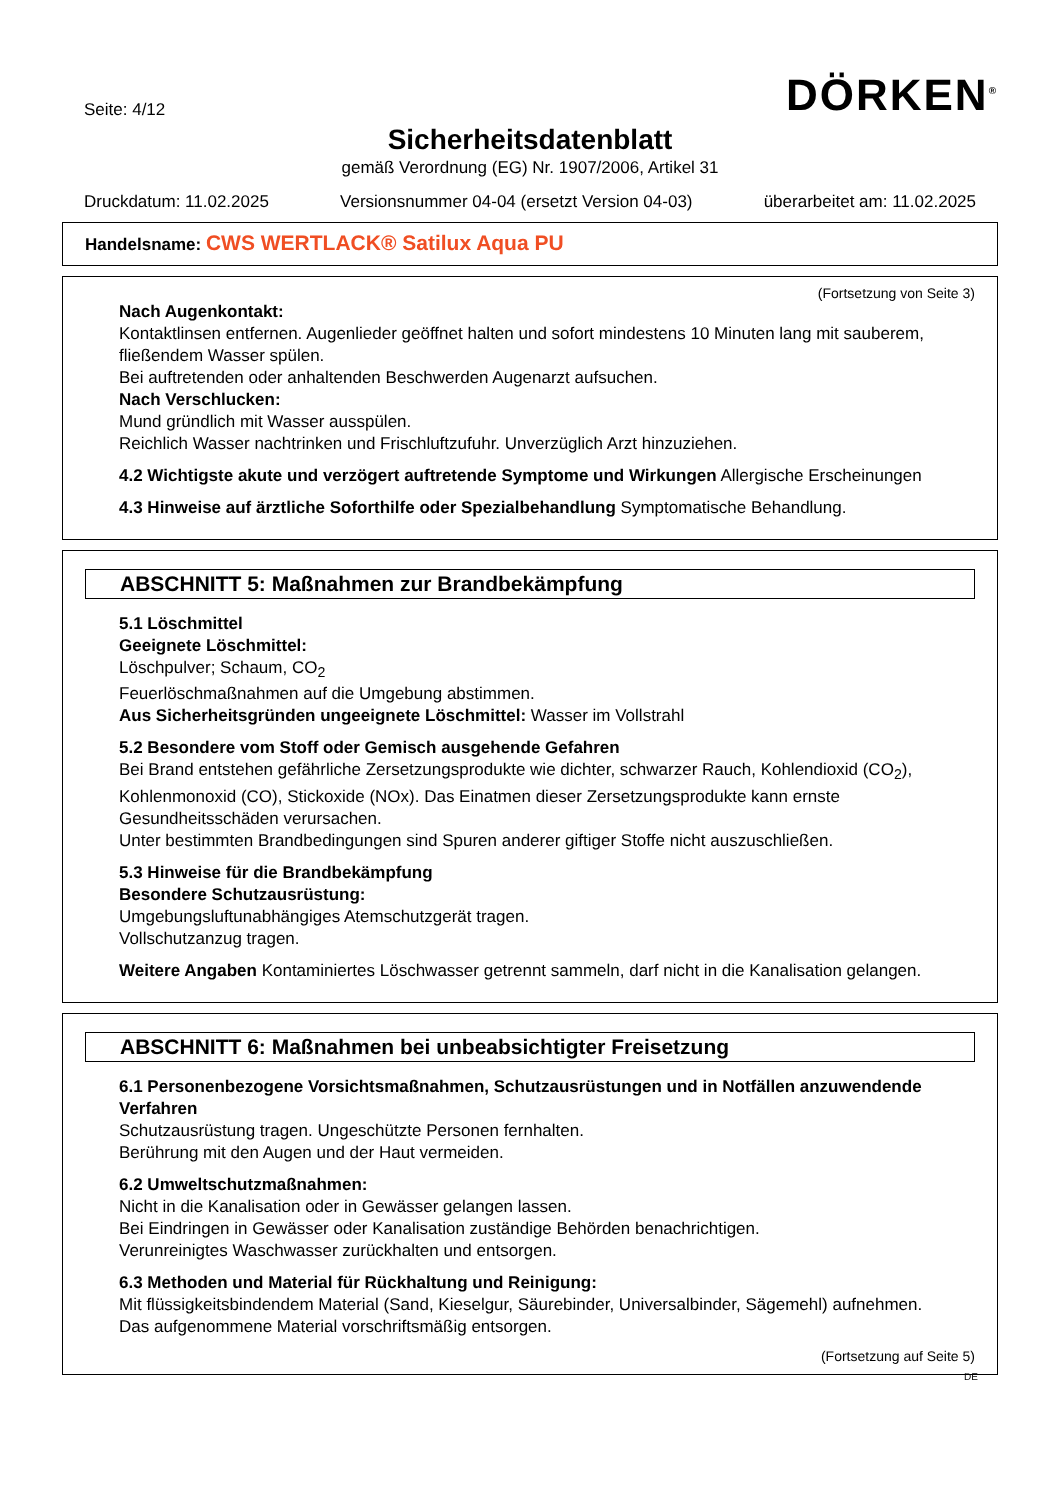Seite: 4/12
DÖRKEN<sup>®</sup>
Sicherheitsdatenblatt
gemäß Verordnung (EG) Nr. 1907/2006, Artikel 31
Druckdatum: 11.02.2025 Versionsnummer 04-04 (ersetzt Version 04-03) überarbeitet am: 11.02.2025
Handelsname: CWS WERTLACK® Satilux Aqua PU
(Fortsetzung von Seite 3)
Nach Augenkontakt:
Kontaktlinsen entfernen. Augenlieder geöffnet halten und sofort mindestens 10 Minuten lang mit sauberem, fließendem Wasser spülen.
Bei auftretenden oder anhaltenden Beschwerden Augenarzt aufsuchen.
Nach Verschlucken:
Mund gründlich mit Wasser ausspülen.
Reichlich Wasser nachtrinken und Frischluftzufuhr. Unverzüglich Arzt hinzuziehen.
4.2 Wichtigste akute und verzögert auftretende Symptome und Wirkungen Allergische Erscheinungen
4.3 Hinweise auf ärztliche Soforthilfe oder Spezialbehandlung Symptomatische Behandlung.
ABSCHNITT 5: Maßnahmen zur Brandbekämpfung
5.1 Löschmittel
Geeignete Löschmittel:
Löschpulver; Schaum, CO<sub>2</sub>
Feuerlöschmaßnahmen auf die Umgebung abstimmen.
Aus Sicherheitsgründen ungeeignete Löschmittel: Wasser im Vollstrahl
5.2 Besondere vom Stoff oder Gemisch ausgehende Gefahren
Bei Brand entstehen gefährliche Zersetzungsprodukte wie dichter, schwarzer Rauch, Kohlendioxid (CO<sub>2</sub>), Kohlenmonoxid (CO), Stickoxide (NOx). Das Einatmen dieser Zersetzungsprodukte kann ernste Gesundheitsschäden verursachen.
Unter bestimmten Brandbedingungen sind Spuren anderer giftiger Stoffe nicht auszuschließen.
5.3 Hinweise für die Brandbekämpfung
Besondere Schutzausrüstung:
Umgebungsluftunabhängiges Atemschutzgerät tragen.
Vollschutzanzug tragen.
Weitere Angaben Kontaminiertes Löschwasser getrennt sammeln, darf nicht in die Kanalisation gelangen.
ABSCHNITT 6: Maßnahmen bei unbeabsichtigter Freisetzung
6.1 Personenbezogene Vorsichtsmaßnahmen, Schutzausrüstungen und in Notfällen anzuwendende Verfahren
Schutzausrüstung tragen. Ungeschützte Personen fernhalten.
Berührung mit den Augen und der Haut vermeiden.
6.2 Umweltschutzmaßnahmen:
Nicht in die Kanalisation oder in Gewässer gelangen lassen.
Bei Eindringen in Gewässer oder Kanalisation zuständige Behörden benachrichtigen.
Verunreinigtes Waschwasser zurückhalten und entsorgen.
6.3 Methoden und Material für Rückhaltung und Reinigung:
Mit flüssigkeitsbindendem Material (Sand, Kieselgur, Säurebinder, Universalbinder, Sägemehl) aufnehmen.
Das aufgenommene Material vorschriftsmäßig entsorgen.
(Fortsetzung auf Seite 5)
DE